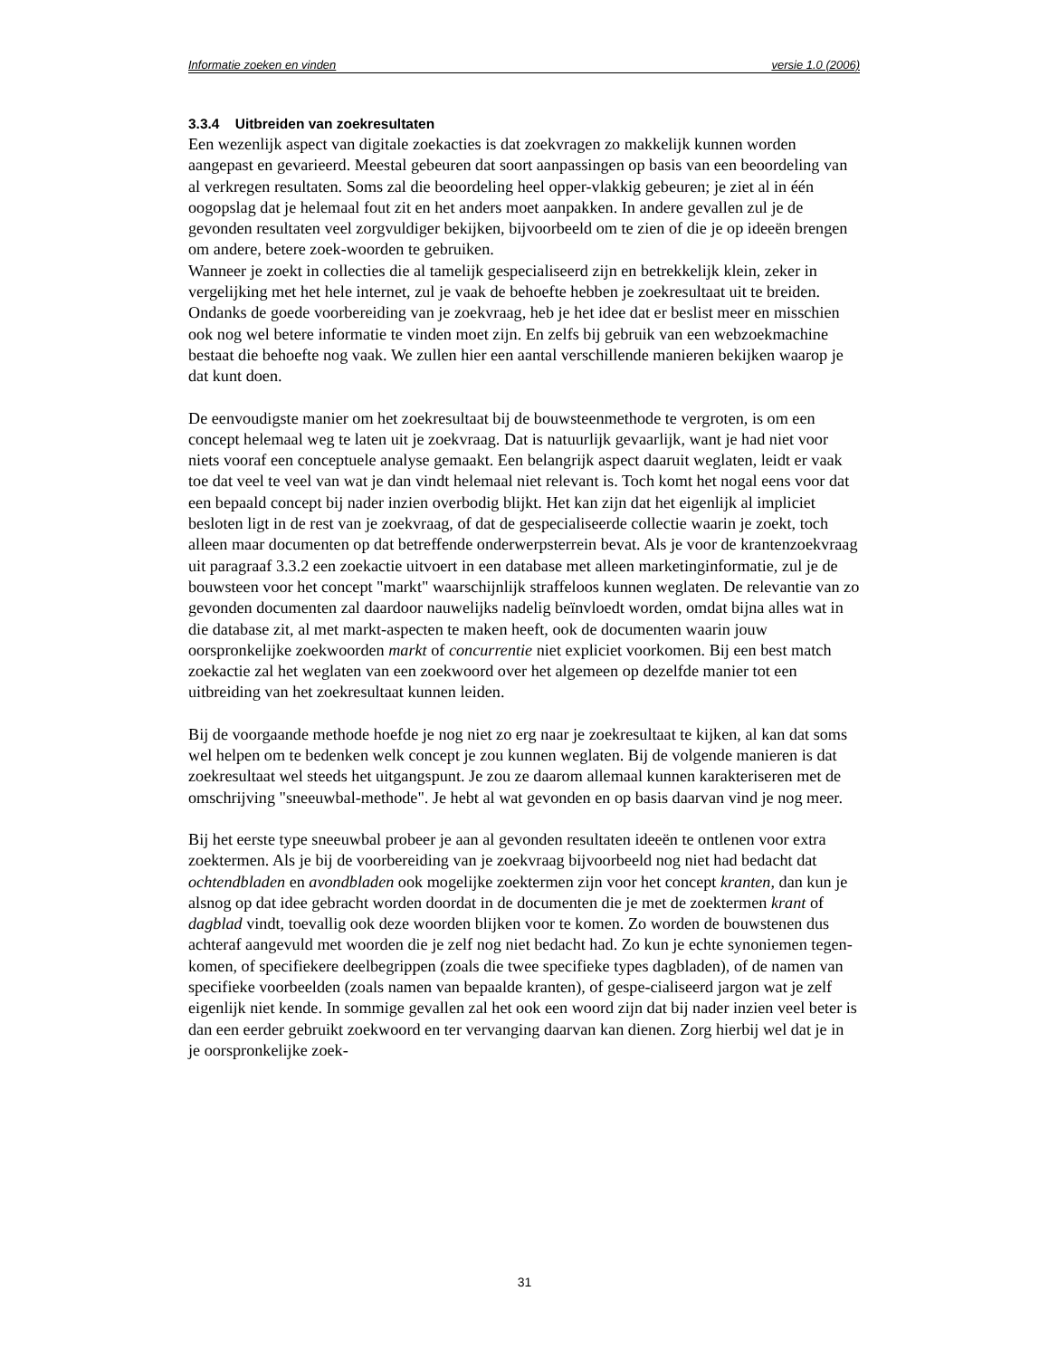Informatie zoeken en vinden versie 1.0 (2006)
3.3.4 Uitbreiden van zoekresultaten
Een wezenlijk aspect van digitale zoekacties is dat zoekvragen zo makkelijk kunnen worden aangepast en gevarieerd. Meestal gebeuren dat soort aanpassingen op basis van een beoordeling van al verkregen resultaten. Soms zal die beoordeling heel opper-vlakkig gebeuren; je ziet al in één oogopslag dat je helemaal fout zit en het anders moet aanpakken. In andere gevallen zul je de gevonden resultaten veel zorgvuldiger bekijken, bijvoorbeeld om te zien of die je op ideeën brengen om andere, betere zoek-woorden te gebruiken.
Wanneer je zoekt in collecties die al tamelijk gespecialiseerd zijn en betrekkelijk klein, zeker in vergelijking met het hele internet, zul je vaak de behoefte hebben je zoekresultaat uit te breiden. Ondanks de goede voorbereiding van je zoekvraag, heb je het idee dat er beslist meer en misschien ook nog wel betere informatie te vinden moet zijn. En zelfs bij gebruik van een webzoekmachine bestaat die behoefte nog vaak. We zullen hier een aantal verschillende manieren bekijken waarop je dat kunt doen.
De eenvoudigste manier om het zoekresultaat bij de bouwsteenmethode te vergroten, is om een concept helemaal weg te laten uit je zoekvraag. Dat is natuurlijk gevaarlijk, want je had niet voor niets vooraf een conceptuele analyse gemaakt. Een belangrijk aspect daaruit weglaten, leidt er vaak toe dat veel te veel van wat je dan vindt helemaal niet relevant is. Toch komt het nogal eens voor dat een bepaald concept bij nader inzien overbodig blijkt. Het kan zijn dat het eigenlijk al impliciet besloten ligt in de rest van je zoekvraag, of dat de gespecialiseerde collectie waarin je zoekt, toch alleen maar documenten op dat betreffende onderwerpsterrein bevat. Als je voor de krantenzoekvraag uit paragraaf 3.3.2 een zoekactie uitvoert in een database met alleen marketinginformatie, zul je de bouwsteen voor het concept "markt" waarschijnlijk straffeloos kunnen weglaten. De relevantie van zo gevonden documenten zal daardoor nauwelijks nadelig beïnvloedt worden, omdat bijna alles wat in die database zit, al met markt-aspecten te maken heeft, ook de documenten waarin jouw oorspronkelijke zoekwoorden markt of concurrentie niet expliciet voorkomen. Bij een best match zoekactie zal het weglaten van een zoekwoord over het algemeen op dezelfde manier tot een uitbreiding van het zoekresultaat kunnen leiden.
Bij de voorgaande methode hoefde je nog niet zo erg naar je zoekresultaat te kijken, al kan dat soms wel helpen om te bedenken welk concept je zou kunnen weglaten. Bij de volgende manieren is dat zoekresultaat wel steeds het uitgangspunt. Je zou ze daarom allemaal kunnen karakteriseren met de omschrijving "sneeuwbal-methode". Je hebt al wat gevonden en op basis daarvan vind je nog meer.
Bij het eerste type sneeuwbal probeer je aan al gevonden resultaten ideeën te ontlenen voor extra zoektermen. Als je bij de voorbereiding van je zoekvraag bijvoorbeeld nog niet had bedacht dat ochtendbladen en avondbladen ook mogelijke zoektermen zijn voor het concept kranten, dan kun je alsnog op dat idee gebracht worden doordat in de documenten die je met de zoektermen krant of dagblad vindt, toevallig ook deze woorden blijken voor te komen. Zo worden de bouwstenen dus achteraf aangevuld met woorden die je zelf nog niet bedacht had. Zo kun je echte synoniemen tegen-komen, of specifiekere deelbegrippen (zoals die twee specifieke types dagbladen), of de namen van specifieke voorbeelden (zoals namen van bepaalde kranten), of gespe-cialiseerd jargon wat je zelf eigenlijk niet kende. In sommige gevallen zal het ook een woord zijn dat bij nader inzien veel beter is dan een eerder gebruikt zoekwoord en ter vervanging daarvan kan dienen. Zorg hierbij wel dat je in je oorspronkelijke zoek-
31